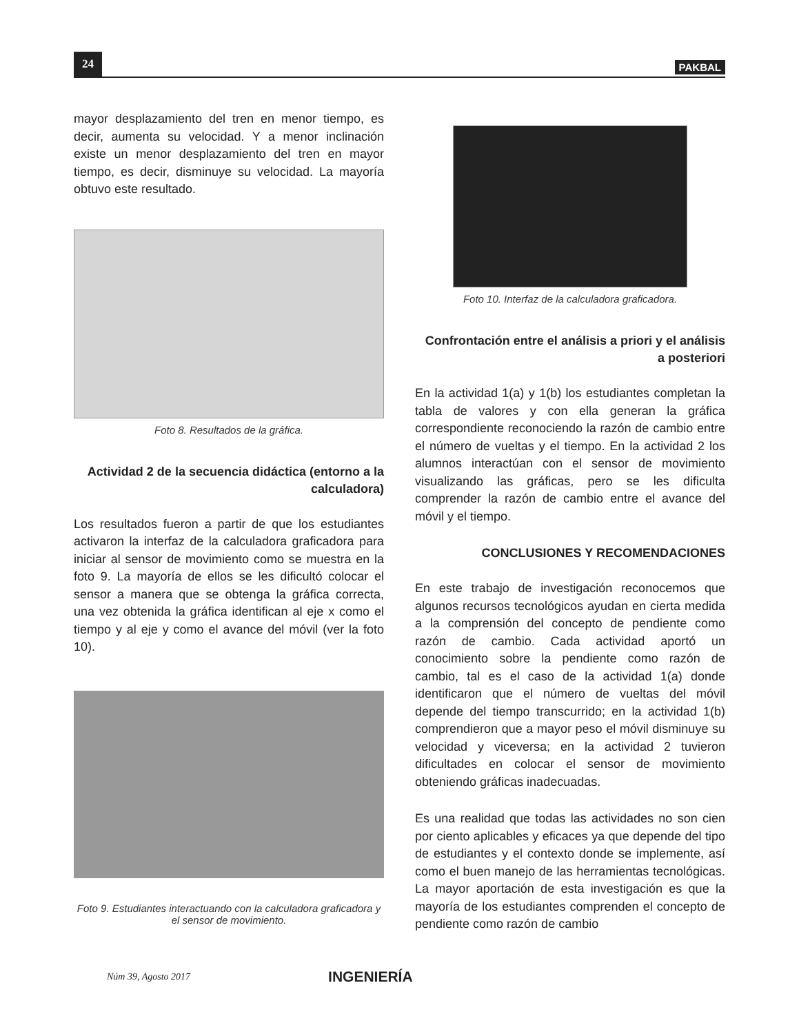24 PAKBAL
mayor desplazamiento del tren en menor tiempo, es decir, aumenta su velocidad. Y a menor inclinación existe un menor desplazamiento del tren en mayor tiempo, es decir, disminuye su velocidad. La mayoría obtuvo este resultado.
Foto 8. Resultados de la gráfica.
Actividad 2 de la secuencia didáctica (entorno a la calculadora)
Los resultados fueron a partir de que los estudiantes activaron la interfaz de la calculadora graficadora para iniciar al sensor de movimiento como se muestra en la foto 9. La mayoría de ellos se les dificultó colocar el sensor a manera que se obtenga la gráfica correcta, una vez obtenida la gráfica identifican al eje x como el tiempo y al eje y como el avance del móvil (ver la foto 10).
Foto 9. Estudiantes interactuando con la calculadora graficadora y el sensor de movimiento.
Foto 10. Interfaz de la calculadora graficadora.
Confrontación entre el análisis a priori y el análisis a posteriori
En la actividad 1(a) y 1(b) los estudiantes completan la tabla de valores y con ella generan la gráfica correspondiente reconociendo la razón de cambio entre el número de vueltas y el tiempo. En la actividad 2 los alumnos interactúan con el sensor de movimiento visualizando las gráficas, pero se les dificulta comprender la razón de cambio entre el avance del móvil y el tiempo.
CONCLUSIONES Y RECOMENDACIONES
En este trabajo de investigación reconocemos que algunos recursos tecnológicos ayudan en cierta medida a la comprensión del concepto de pendiente como razón de cambio. Cada actividad aportó un conocimiento sobre la pendiente como razón de cambio, tal es el caso de la actividad 1(a) donde identificaron que el número de vueltas del móvil depende del tiempo transcurrido; en la actividad 1(b) comprendieron que a mayor peso el móvil disminuye su velocidad y viceversa; en la actividad 2 tuvieron dificultades en colocar el sensor de movimiento obteniendo gráficas inadecuadas.
Es una realidad que todas las actividades no son cien por ciento aplicables y eficaces ya que depende del tipo de estudiantes y el contexto donde se implemente, así como el buen manejo de las herramientas tecnológicas. La mayor aportación de esta investigación es que la mayoría de los estudiantes comprenden el concepto de pendiente como razón de cambio
Núm 39, Agosto 2017 INGENIERÍA